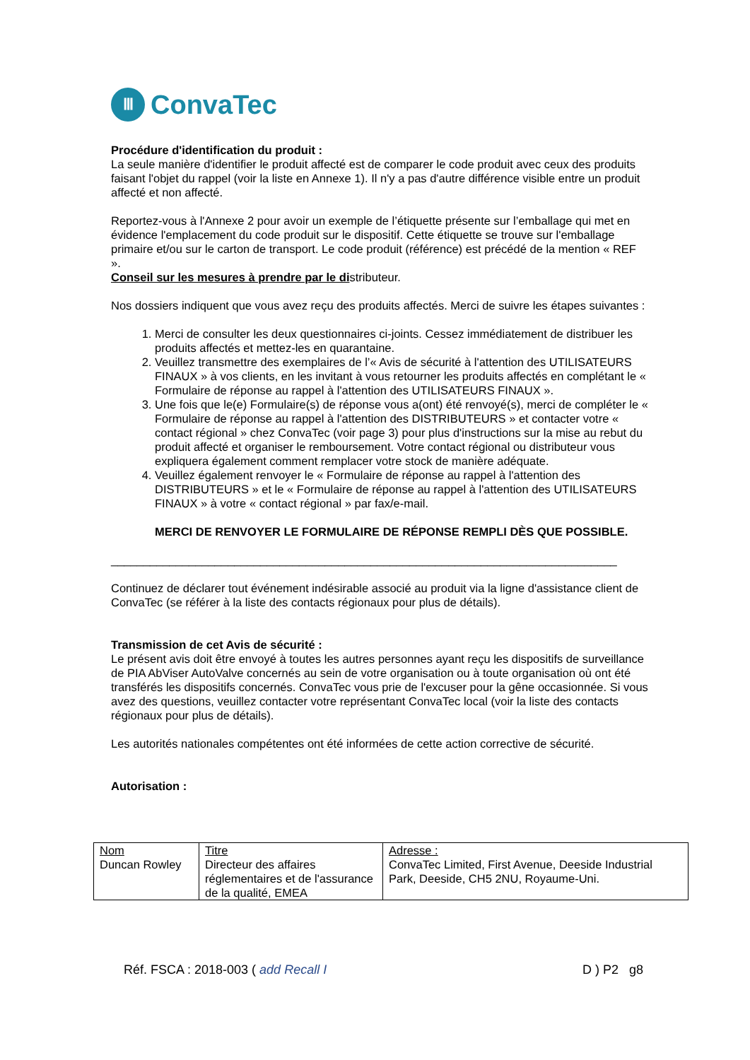Ⅲ
ConvaTec
Procédure d'identification du produit :
La seule manière d'identifier le produit affecté est de comparer le code produit avec ceux des produits faisant l'objet du rappel (voir la liste en Annexe 1). Il n'y a pas d'autre différence visible entre un produit affecté et non affecté.
Reportez-vous à l'Annexe 2 pour avoir un exemple de l’étiquette présente sur l’emballage qui met en évidence l'emplacement du code produit sur le dispositif. Cette étiquette se trouve sur l'emballage primaire et/ou sur le carton de transport. Le code produit (référence) est précédé de la mention « REF ».
Conseil sur les mesures à prendre par le distributeur.
Nos dossiers indiquent que vous avez reçu des produits affectés. Merci de suivre les étapes suivantes :
1. Merci de consulter les deux questionnaires ci-joints. Cessez immédiatement de distribuer les produits affectés et mettez-les en quarantaine.
2. Veuillez transmettre des exemplaires de l’« Avis de sécurité à l'attention des UTILISATEURS FINAUX » à vos clients, en les invitant à vous retourner les produits affectés en complétant le « Formulaire de réponse au rappel à l'attention des UTILISATEURS FINAUX ».
3. Une fois que le(e) Formulaire(s) de réponse vous a(ont) été renvoyé(s), merci de compléter le « Formulaire de réponse au rappel à l'attention des DISTRIBUTEURS » et contacter votre « contact régional » chez ConvaTec (voir page 3) pour plus d'instructions sur la mise au rebut du produit affecté et organiser le remboursement. Votre contact régional ou distributeur vous expliquera également comment remplacer votre stock de manière adéquate.
4. Veuillez également renvoyer le « Formulaire de réponse au rappel à l'attention des DISTRIBUTEURS » et le « Formulaire de réponse au rappel à l'attention des UTILISATEURS FINAUX » à votre « contact régional » par fax/e-mail.
MERCI DE RENVOYER LE FORMULAIRE DE RÉPONSE REMPLI DÈS QUE POSSIBLE.
______________________________________________________________________________
Continuez de déclarer tout événement indésirable associé au produit via la ligne d'assistance client de ConvaTec (se référer à la liste des contacts régionaux pour plus de détails).
Transmission de cet Avis de sécurité :
Le présent avis doit être envoyé à toutes les autres personnes ayant reçu les dispositifs de surveillance de PIA AbViser AutoValve concernés au sein de votre organisation ou à toute organisation où ont été transférés les dispositifs concernés. ConvaTec vous prie de l'excuser pour la gêne occasionnée. Si vous avez des questions, veuillez contacter votre représentant ConvaTec local (voir la liste des contacts régionaux pour plus de détails).
Les autorités nationales compétentes ont été informées de cette action corrective de sécurité.
Autorisation :
| Nom Duncan Rowley | Titre Directeur des affaires réglementaires et de l'assurance de la qualité, EMEA | Adresse : ConvaTec Limited, First Avenue, Deeside Industrial Park, Deeside, CH5 2NU, Royaume-Uni. |
Réf. FSCA : 2018-003 ( add Recall I D ) P2 g8